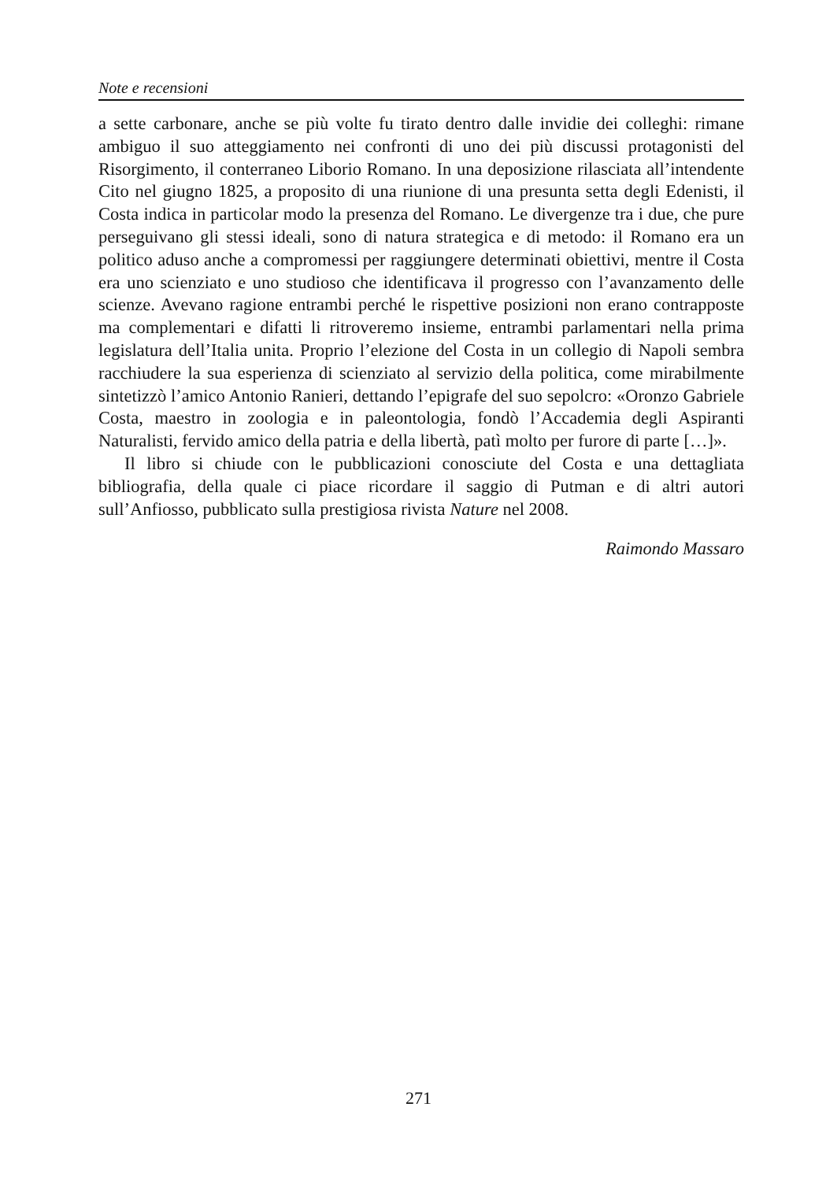Note e recensioni
a sette carbonare, anche se più volte fu tirato dentro dalle invidie dei colleghi: rimane ambiguo il suo atteggiamento nei confronti di uno dei più discussi protagonisti del Risorgimento, il conterraneo Liborio Romano. In una deposizione rilasciata all’intendente Cito nel giugno 1825, a proposito di una riunione di una presunta setta degli Edenisti, il Costa indica in particolar modo la presenza del Romano. Le divergenze tra i due, che pure perseguivano gli stessi ideali, sono di natura strategica e di metodo: il Romano era un politico aduso anche a compromessi per raggiungere determinati obiettivi, mentre il Costa era uno scienziato e uno studioso che identificava il progresso con l’avanzamento delle scienze. Avevano ragione entrambi perché le rispettive posizioni non erano contrapposte ma complementari e difatti li ritroveremo insieme, entrambi parlamentari nella prima legislatura dell’Italia unita. Proprio l’elezione del Costa in un collegio di Napoli sembra racchiudere la sua esperienza di scienziato al servizio della politica, come mirabilmente sintetizzò l’amico Antonio Ranieri, dettando l’epigrafe del suo sepolcro: «Oronzo Gabriele Costa, maestro in zoologia e in paleontologia, fondò l’Accademia degli Aspiranti Naturalisti, fervido amico della patria e della libertà, patì molto per furore di parte […]».
Il libro si chiude con le pubblicazioni conosciute del Costa e una dettagliata bibliografia, della quale ci piace ricordare il saggio di Putman e di altri autori sull’Anfiosso, pubblicato sulla prestigiosa rivista Nature nel 2008.
Raimondo Massaro
271